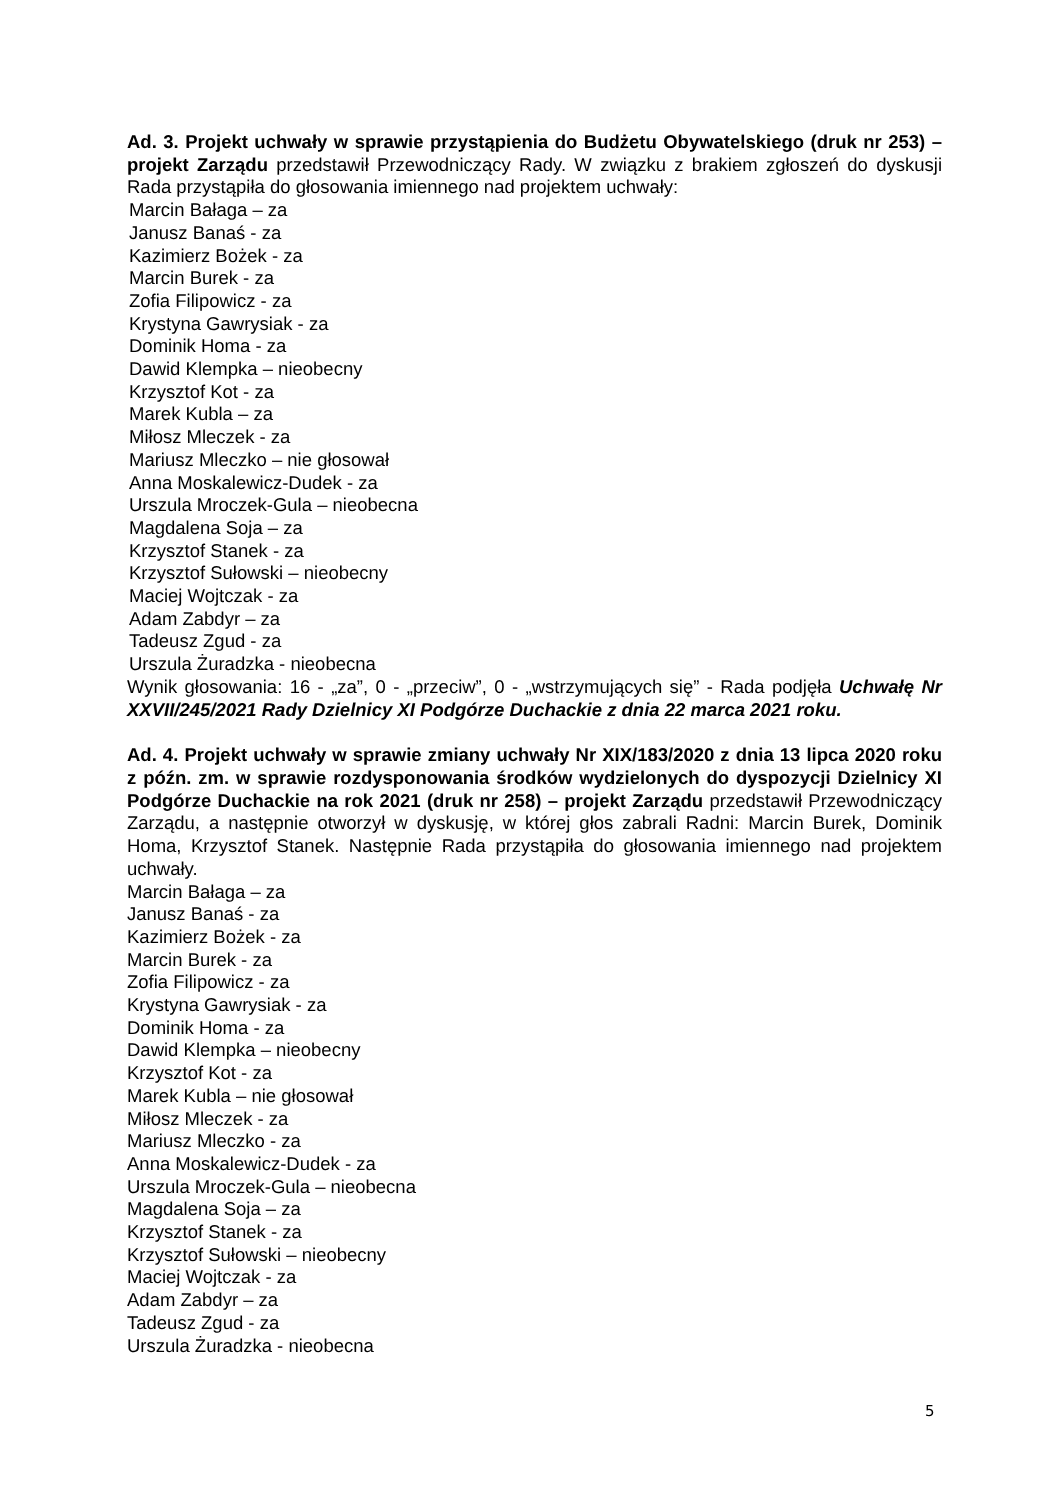Ad. 3. Projekt uchwały w sprawie przystąpienia do Budżetu Obywatelskiego (druk nr 253) – projekt Zarządu przedstawił Przewodniczący Rady. W związku z brakiem zgłoszeń do dyskusji Rada przystąpiła do głosowania imiennego nad projektem uchwały:
Marcin Bałaga – za
Janusz Banaś - za
Kazimierz Bożek - za
Marcin Burek - za
Zofia Filipowicz - za
Krystyna Gawrysiak - za
Dominik Homa - za
Dawid Klempka – nieobecny
Krzysztof Kot - za
Marek Kubla – za
Miłosz Mleczek - za
Mariusz Mleczko – nie głosował
Anna Moskalewicz-Dudek - za
Urszula Mroczek-Gula – nieobecna
Magdalena Soja – za
Krzysztof Stanek - za
Krzysztof Sułowski – nieobecny
Maciej Wojtczak - za
Adam Zabdyr – za
Tadeusz Zgud - za
Urszula Żuradzka - nieobecna
Wynik głosowania: 16 - „za”, 0 - „przeciw”, 0 - „wstrzymujących się” - Rada podjęła Uchwałę Nr XXVII/245/2021 Rady Dzielnicy XI Podgórze Duchackie z dnia 22 marca 2021 roku.
Ad. 4. Projekt uchwały w sprawie zmiany uchwały Nr XIX/183/2020 z dnia 13 lipca 2020 roku z późn. zm. w sprawie rozdysponowania środków wydzielonych do dyspozycji Dzielnicy XI Podgórze Duchackie na rok 2021 (druk nr 258) – projekt Zarządu przedstawił Przewodniczący Zarządu, a następnie otworzył w dyskusję, w której głos zabrali Radni: Marcin Burek, Dominik Homa, Krzysztof Stanek. Następnie Rada przystąpiła do głosowania imiennego nad projektem uchwały.
Marcin Bałaga – za
Janusz Banaś - za
Kazimierz Bożek - za
Marcin Burek - za
Zofia Filipowicz - za
Krystyna Gawrysiak - za
Dominik Homa - za
Dawid Klempka – nieobecny
Krzysztof Kot - za
Marek Kubla – nie głosował
Miłosz Mleczek - za
Mariusz Mleczko - za
Anna Moskalewicz-Dudek - za
Urszula Mroczek-Gula – nieobecna
Magdalena Soja – za
Krzysztof Stanek - za
Krzysztof Sułowski – nieobecny
Maciej Wojtczak - za
Adam Zabdyr – za
Tadeusz Zgud - za
Urszula Żuradzka - nieobecna
5